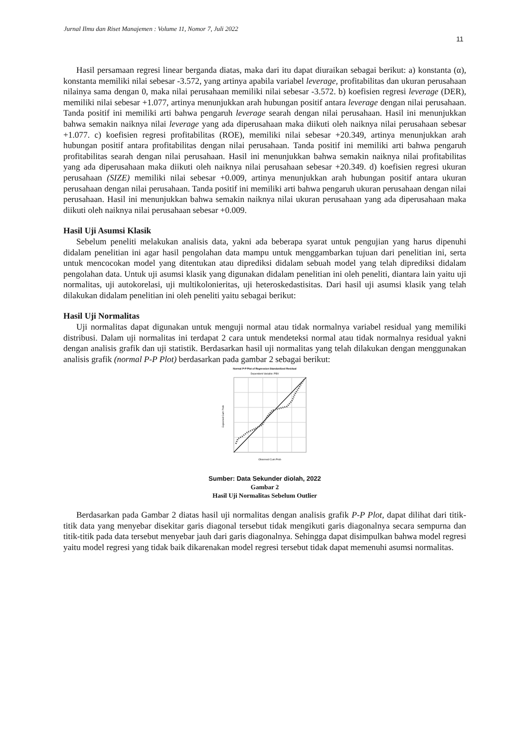Jurnal Ilmu dan Riset Manajemen : Volume 11, Nomor 7, Juli 2022
11
Hasil persamaan regresi linear berganda diatas, maka dari itu dapat diuraikan sebagai berikut: a) konstanta (α), konstanta memiliki nilai sebesar -3.572, yang artinya apabila variabel leverage, profitabilitas dan ukuran perusahaan nilainya sama dengan 0, maka nilai perusahaan memiliki nilai sebesar -3.572. b) koefisien regresi leverage (DER), memiliki nilai sebesar +1.077, artinya menunjukkan arah hubungan positif antara leverage dengan nilai perusahaan. Tanda positif ini memiliki arti bahwa pengaruh leverage searah dengan nilai perusahaan. Hasil ini menunjukkan bahwa semakin naiknya nilai leverage yang ada diperusahaan maka diikuti oleh naiknya nilai perusahaan sebesar +1.077. c) koefisien regresi profitabilitas (ROE), memiliki nilai sebesar +20.349, artinya menunjukkan arah hubungan positif antara profitabilitas dengan nilai perusahaan. Tanda positif ini memiliki arti bahwa pengaruh profitabilitas searah dengan nilai perusahaan. Hasil ini menunjukkan bahwa semakin naiknya nilai profitabilitas yang ada diperusahaan maka diikuti oleh naiknya nilai perusahaan sebesar +20.349. d) koefisien regresi ukuran perusahaan (SIZE) memiliki nilai sebesar +0.009, artinya menunjukkan arah hubungan positif antara ukuran perusahaan dengan nilai perusahaan. Tanda positif ini memiliki arti bahwa pengaruh ukuran perusahaan dengan nilai perusahaan. Hasil ini menunjukkan bahwa semakin naiknya nilai ukuran perusahaan yang ada diperusahaan maka diikuti oleh naiknya nilai perusahaan sebesar +0.009.
Hasil Uji Asumsi Klasik
Sebelum peneliti melakukan analisis data, yakni ada beberapa syarat untuk pengujian yang harus dipenuhi didalam penelitian ini agar hasil pengolahan data mampu untuk menggambarkan tujuan dari penelitian ini, serta untuk mencocokan model yang ditentukan atau diprediksi didalam sebuah model yang telah diprediksi didalam pengolahan data. Untuk uji asumsi klasik yang digunakan didalam penelitian ini oleh peneliti, diantara lain yaitu uji normalitas, uji autokorelasi, uji multikolonieritas, uji heteroskedastisitas. Dari hasil uji asumsi klasik yang telah dilakukan didalam penelitian ini oleh peneliti yaitu sebagai berikut:
Hasil Uji Normalitas
Uji normalitas dapat digunakan untuk menguji normal atau tidak normalnya variabel residual yang memiliki distribusi. Dalam uji normalitas ini terdapat 2 cara untuk mendeteksi normal atau tidak normalnya residual yakni dengan analisis grafik dan uji statistik. Berdasarkan hasil uji normalitas yang telah dilakukan dengan menggunakan analisis grafik (normal P-P Plot) berdasarkan pada gambar 2 sebagai berikut:
Normal P-P Plot of Regression Standardized Residual
Dependent Variable: PBV
Observed Cum Prob
Expected Cum Prob
Sumber: Data Sekunder diolah, 2022
Gambar 2
Hasil Uji Normalitas Sebelum Outlier
Berdasarkan pada Gambar 2 diatas hasil uji normalitas dengan analisis grafik P-P Plot, dapat dilihat dari titik-titik data yang menyebar disekitar garis diagonal tersebut tidak mengikuti garis diagonalnya secara sempurna dan titik-titik pada data tersebut menyebar jauh dari garis diagonalnya. Sehingga dapat disimpulkan bahwa model regresi yaitu model regresi yang tidak baik dikarenakan model regresi tersebut tidak dapat memenuhi asumsi normalitas.